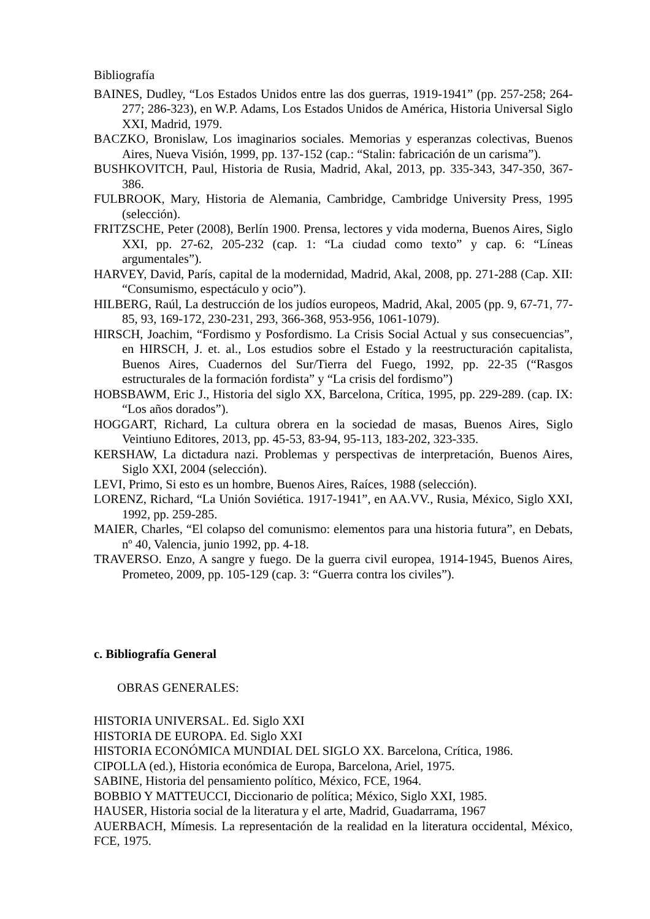Bibliografía
BAINES, Dudley, “Los Estados Unidos entre las dos guerras, 1919-1941” (pp. 257-258; 264-277; 286-323), en W.P. Adams, Los Estados Unidos de América, Historia Universal Siglo XXI, Madrid, 1979.
BACZKO, Bronislaw, Los imaginarios sociales. Memorias y esperanzas colectivas, Buenos Aires, Nueva Visión, 1999, pp. 137-152 (cap.: “Stalin: fabricación de un carisma”).
BUSHKOVITCH, Paul, Historia de Rusia, Madrid, Akal, 2013, pp. 335-343, 347-350, 367-386.
FULBROOK, Mary, Historia de Alemania, Cambridge, Cambridge University Press, 1995 (selección).
FRITZSCHE, Peter (2008), Berlín 1900. Prensa, lectores y vida moderna, Buenos Aires, Siglo XXI, pp. 27-62, 205-232 (cap. 1: “La ciudad como texto” y cap. 6: “Líneas argumentales”).
HARVEY, David, París, capital de la modernidad, Madrid, Akal, 2008, pp. 271-288 (Cap. XII: “Consumismo, espectáculo y ocio”).
HILBERG, Raúl, La destrucción de los judíos europeos, Madrid, Akal, 2005 (pp. 9, 67-71, 77-85, 93, 169-172, 230-231, 293, 366-368, 953-956, 1061-1079).
HIRSCH, Joachim, “Fordismo y Posfordismo. La Crisis Social Actual y sus consecuencias”, en HIRSCH, J. et. al., Los estudios sobre el Estado y la reestructuración capitalista, Buenos Aires, Cuadernos del Sur/Tierra del Fuego, 1992, pp. 22-35 (“Rasgos estructurales de la formación fordista” y “La crisis del fordismo”)
HOBSBAWM, Eric J., Historia del siglo XX, Barcelona, Crítica, 1995, pp. 229-289. (cap. IX: “Los años dorados”).
HOGGART, Richard, La cultura obrera en la sociedad de masas, Buenos Aires, Siglo Veintiuno Editores, 2013, pp. 45-53, 83-94, 95-113, 183-202, 323-335.
KERSHAW, La dictadura nazi. Problemas y perspectivas de interpretación, Buenos Aires, Siglo XXI, 2004 (selección).
LEVI, Primo, Si esto es un hombre, Buenos Aires, Raíces, 1988 (selección).
LORENZ, Richard, “La Unión Soviética. 1917-1941”, en AA.VV., Rusia, México, Siglo XXI, 1992, pp. 259-285.
MAIER, Charles, “El colapso del comunismo: elementos para una historia futura”, en Debats, nº 40, Valencia, junio 1992, pp. 4-18.
TRAVERSO. Enzo, A sangre y fuego. De la guerra civil europea, 1914-1945, Buenos Aires, Prometeo, 2009, pp. 105-129 (cap. 3: “Guerra contra los civiles”).
c. Bibliografía General
OBRAS GENERALES:
HISTORIA UNIVERSAL. Ed. Siglo XXI
HISTORIA DE EUROPA. Ed. Siglo XXI
HISTORIA ECONÓMICA MUNDIAL DEL SIGLO XX. Barcelona, Crítica, 1986.
CIPOLLA (ed.), Historia económica de Europa, Barcelona, Ariel, 1975.
SABINE, Historia del pensamiento político, México, FCE, 1964.
BOBBIO Y MATTEUCCI, Diccionario de política; México, Siglo XXI, 1985.
HAUSER, Historia social de la literatura y el arte, Madrid, Guadarrama, 1967
AUERBACH, Mímesis. La representación de la realidad en la literatura occidental, México, FCE, 1975.